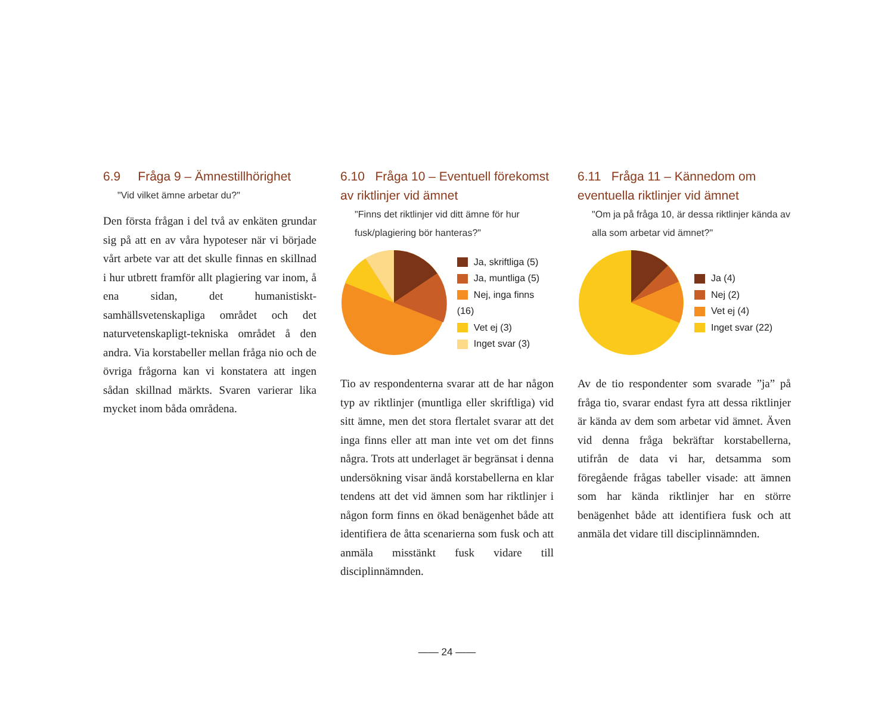6.9 Fråga 9 – Ämnestillhörighet
"Vid vilket ämne arbetar du?"
Den första frågan i del två av enkäten grundar sig på att en av våra hypoteser när vi började vårt arbete var att det skulle finnas en skillnad i hur utbrett framför allt plagiering var inom, å ena sidan, det humanistiskt-samhällsvetenskapliga området och det naturvetenskapligt-tekniska området å den andra. Via korstabeller mellan fråga nio och de övriga frågorna kan vi konstatera att ingen sådan skillnad märkts. Svaren varierar lika mycket inom båda områdena.
6.10 Fråga 10 – Eventuell förekomst av riktlinjer vid ämnet
"Finns det riktlinjer vid ditt ämne för hur fusk/plagiering bör hanteras?"
Ja, skriftliga (5)
Ja, muntliga (5)
Nej, inga finns (16)
Vet ej (3)
Inget svar (3)
Tio av respondenterna svarar att de har någon typ av riktlinjer (muntliga eller skriftliga) vid sitt ämne, men det stora flertalet svarar att det inga finns eller att man inte vet om det finns några. Trots att underlaget är begränsat i denna undersökning visar ändå korstabellerna en klar tendens att det vid ämnen som har riktlinjer i någon form finns en ökad benägenhet både att identifiera de åtta scenarierna som fusk och att anmäla misstänkt fusk vidare till disciplinnämnden.
6.11 Fråga 11 – Kännedom om eventuella riktlinjer vid ämnet
"Om ja på fråga 10, är dessa riktlinjer kända av alla som arbetar vid ämnet?"
Ja (4)
Nej (2)
Vet ej (4)
Inget svar (22)
Av de tio respondenter som svarade ”ja” på fråga tio, svarar endast fyra att dessa riktlinjer är kända av dem som arbetar vid ämnet. Även vid denna fråga bekräftar korstabellerna, utifrån de data vi har, detsamma som föregående frågas tabeller visade: att ämnen som har kända riktlinjer har en större benägenhet både att identifiera fusk och att anmäla det vidare till disciplinnämnden.
—— 24 ——